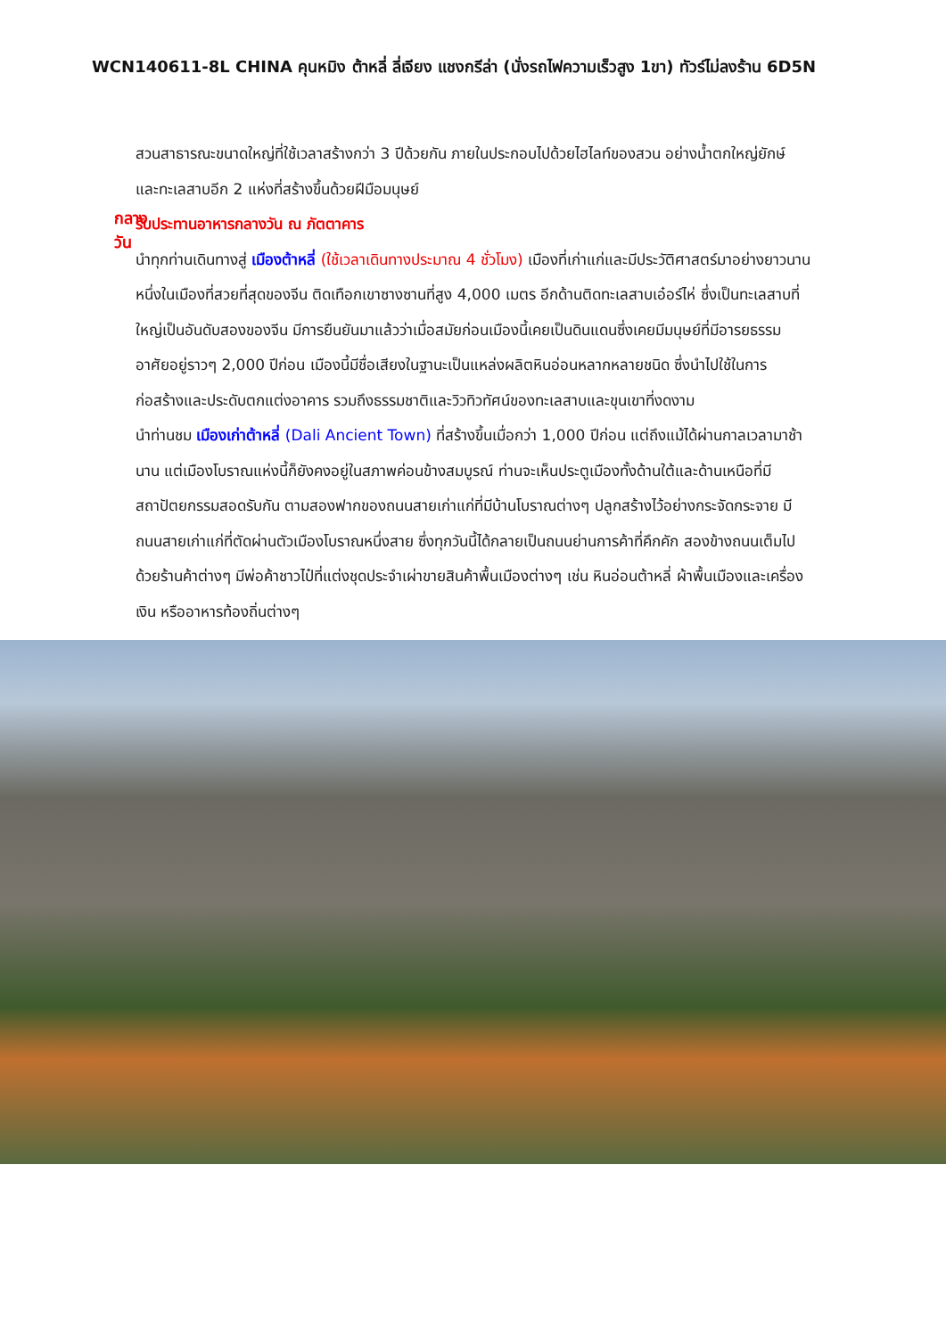WCN140611-8L CHINA คุนหมิง ต้าหลี่ ลี่เจียง แชงกรีล่า (นั่งรถไฟความเร็วสูง 1ขา) ทัวร์ไม่ลงร้าน 6D5N
สวนสาธารณะขนาดใหญ่ที่ใช้เวลาสร้างกว่า 3 ปีด้วยกัน ภายในประกอบไปด้วยไฮไลท์ของสวน อย่างน้ำตกใหญ่ยักษ์ และทะเลสาบอีก 2 แห่งที่สร้างขึ้นด้วยฝีมือมนุษย์
กลางวัน
รับประทานอาหารกลางวัน ณ ภัตตาคาร
นำทุกท่านเดินทางสู่ เมืองต้าหลี่ (ใช้เวลาเดินทางประมาณ 4 ชั่วโมง) เมืองที่เก่าแก่และมีประวัติศาสตร์มาอย่างยาวนาน หนึ่งในเมืองที่สวยที่สุดของจีน ติดเทือกเขาซางซานที่สูง 4,000 เมตร อีกด้านติดทะเลสาบเอ๋อร์ไห่ ซึ่งเป็นทะเลสาบที่ใหญ่เป็นอันดับสองของจีน มีการยืนยันมาแล้วว่าเมื่อสมัยก่อนเมืองนี้เคยเป็นดินแดนซึ่งเคยมีมนุษย์ที่มีอารยธรรมอาศัยอยู่ราวๆ 2,000 ปีก่อน เมืองนี้มีชื่อเสียงในฐานะเป็นแหล่งผลิตหินอ่อนหลากหลายชนิด ซึ่งนำไปใช้ในการก่อสร้างและประดับตกแต่งอาคาร รวมถึงธรรมชาติและวิวทิวทัศน์ของทะเลสาบและขุนเขาที่งดงาม
นำท่านชม เมืองเก่าต้าหลี่ (Dali Ancient Town) ที่สร้างขึ้นเมื่อกว่า 1,000 ปีก่อน แต่ถึงแม้ได้ผ่านกาลเวลามาช้านาน แต่เมืองโบราณแห่งนี้ก็ยังคงอยู่ในสภาพค่อนข้างสมบูรณ์ ท่านจะเห็นประตูเมืองทั้งด้านใต้และด้านเหนือที่มีสถาปัตยกรรมสอดรับกัน ตามสองฟากของถนนสายเก่าแก่ที่มีบ้านโบราณต่างๆ ปลูกสร้างไว้อย่างกระจัดกระจาย มีถนนสายเก่าแก่ที่ตัดผ่านตัวเมืองโบราณหนึ่งสาย ซึ่งทุกวันนี้ได้กลายเป็นถนนย่านการค้าที่คึกคัก สองข้างถนนเต็มไปด้วยร้านค้าต่างๆ มีพ่อค้าชาวไป๋ที่แต่งชุดประจำเผ่าขายสินค้าพื้นเมืองต่างๆ เช่น หินอ่อนต้าหลี่ ผ้าพื้นเมืองและเครื่องเงิน หรืออาหารท้องถิ่นต่างๆ